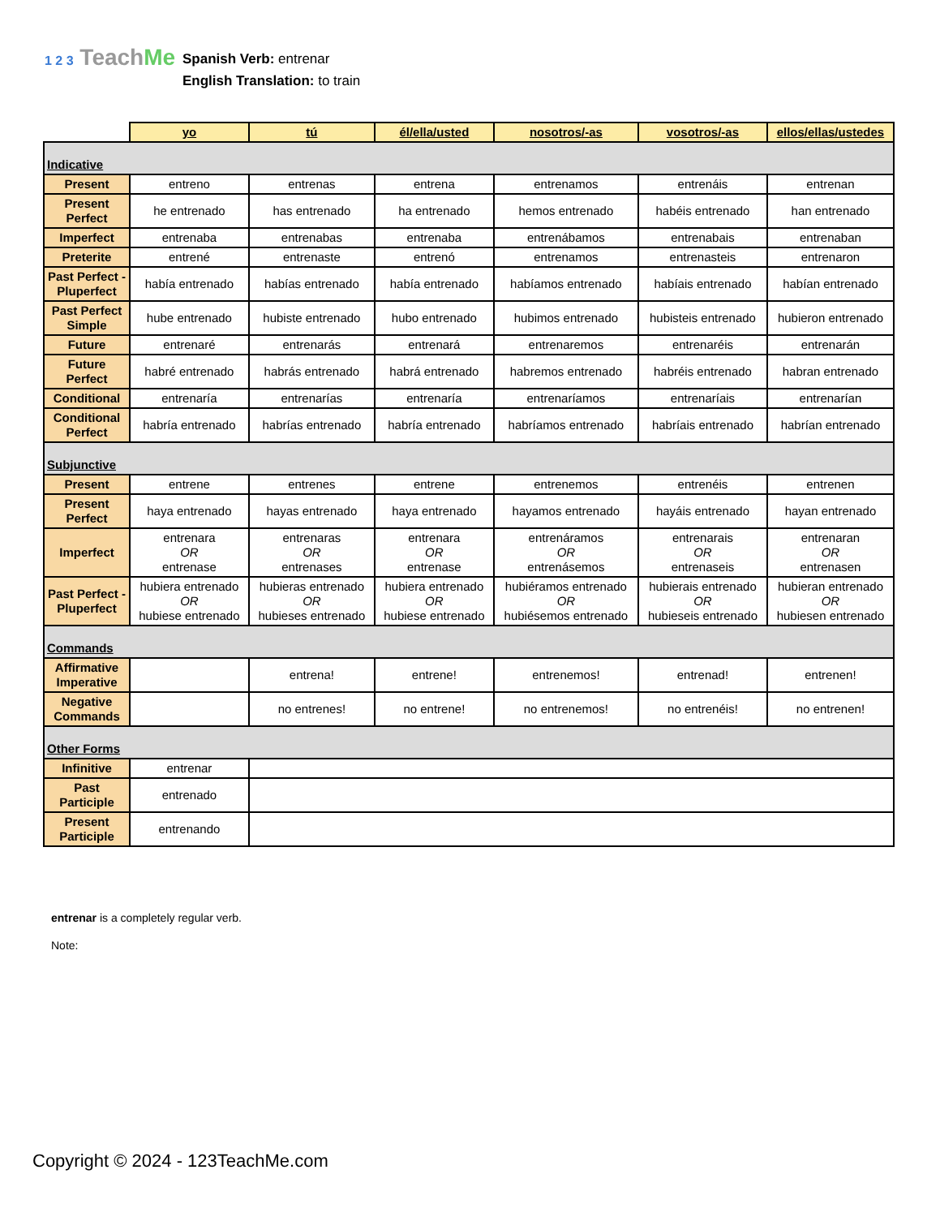1 2 3 TeachMe
Spanish Verb: entrenar
English Translation: to train
| | yo | tú | él/ella/usted | nosotros/-as | vosotros/-as | ellos/ellas/ustedes |
| --- | --- | --- | --- | --- | --- | --- |
| Indicative | | | | | | |
| Present | entreno | entrenas | entrena | entrenamos | entrenáis | entrenan |
| Present Perfect | he entrenado | has entrenado | ha entrenado | hemos entrenado | habéis entrenado | han entrenado |
| Imperfect | entrenaba | entrenabas | entrenaba | entrenábamos | entrenabais | entrenaban |
| Preterite | entrené | entrenaste | entrenó | entrenamos | entrenasteis | entrenaron |
| Past Perfect - Pluperfect | había entrenado | habías entrenado | había entrenado | habíamos entrenado | habíais entrenado | habían entrenado |
| Past Perfect Simple | hube entrenado | hubiste entrenado | hubo entrenado | hubimos entrenado | hubisteis entrenado | hubieron entrenado |
| Future | entrenaré | entrenarás | entrenará | entrenaremos | entrenaréis | entrenarán |
| Future Perfect | habré entrenado | habrás entrenado | habrá entrenado | habremos entrenado | habréis entrenado | habran entrenado |
| Conditional | entrenaría | entrenarías | entrenaría | entrenaríamos | entrenaríais | entrenarían |
| Conditional Perfect | habría entrenado | habrías entrenado | habría entrenado | habríamos entrenado | habríais entrenado | habrían entrenado |
| Subjunctive | | | | | | |
| Present | entrene | entrenes | entrene | entrenemos | entrenéis | entrenen |
| Present Perfect | haya entrenado | hayas entrenado | haya entrenado | hayamos entrenado | hayáis entrenado | hayan entrenado |
| Imperfect | entrenara OR entrenase | entrenaras OR entrenases | entrenara OR entrenase | entrenáramos OR entrenásemos | entrenarais OR entrenaseis | entrenaran OR entrenasen |
| Past Perfect - Pluperfect | hubiera entrenado OR hubiese entrenado | hubieras entrenado OR hubieses entrenado | hubiera entrenado OR hubiese entrenado | hubiéramos entrenado OR hubiésemos entrenado | hubierais entrenado OR hubieseis entrenado | hubieran entrenado OR hubiesen entrenado |
| Commands | | | | | | |
| Affirmative Imperative | | entrena! | entrene! | entrenemos! | entrenad! | entrenen! |
| Negative Commands | | no entrenes! | no entrene! | no entrenemos! | no entrenéis! | no entrenen! |
| Other Forms | | | | | | |
| Infinitive | entrenar | | | | | |
| Past Participle | entrenado | | | | | |
| Present Participle | entrenando | | | | | |
entrenar is a completely regular verb.
Note:
Copyright © 2024 - 123TeachMe.com